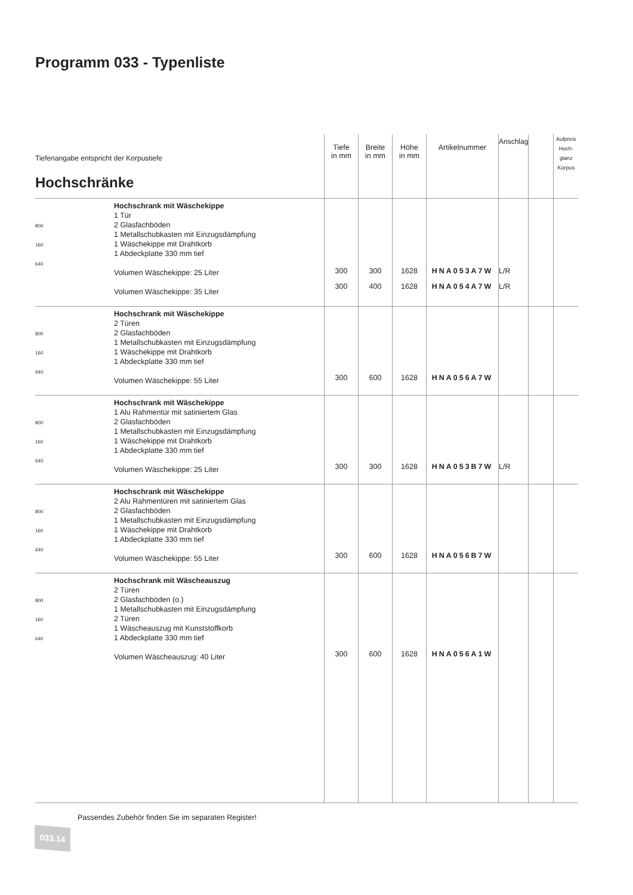Programm 033 - Typenliste
| Tiefenangabe entspricht der Korpustiefe Hochschränke | | Tiefe in mm | Breite in mm | Höhe in mm | Artikelnummer | Anschlag | | Aufpreis Hoch- glanz Korpus |
| --- | --- | --- | --- | --- | --- | --- | --- | --- |
| 800 160 640 | Hochschrank mit Wäschekippe 1 Tür 2 Glasfachböden 1 Metallschubkasten mit Einzugsdämpfung 1 Wäschekippe mit Drahtkorb 1 Abdeckplatte 330 mm tief Volumen Wäschekippe: 25 Liter Volumen Wäschekippe: 35 Liter | 300 300 | 300 400 | 1628 1628 | HNA053A7W HNA054A7W | L/R L/R | | |
| 800 160 640 | Hochschrank mit Wäschekippe 2 Türen 2 Glasfachböden 1 Metallschubkasten mit Einzugsdämpfung 1 Wäschekippe mit Drahtkorb 1 Abdeckplatte 330 mm tief Volumen Wäschekippe: 55 Liter | 300 | 600 | 1628 | HNA056A7W | | | |
| 800 160 640 | Hochschrank mit Wäschekippe 1 Alu Rahmentür mit satiniertem Glas 2 Glasfachböden 1 Metallschubkasten mit Einzugsdämpfung 1 Wäschekippe mit Drahtkorb 1 Abdeckplatte 330 mm tief Volumen Wäschekippe: 25 Liter | 300 | 300 | 1628 | HNA053B7W | L/R | | |
| 800 160 640 | Hochschrank mit Wäschekippe 2 Alu Rahmentüren mit satiniertem Glas 2 Glasfachböden 1 Metallschubkasten mit Einzugsdämpfung 1 Wäschekippe mit Drahtkorb 1 Abdeckplatte 330 mm tief Volumen Wäschekippe: 55 Liter | 300 | 600 | 1628 | HNA056B7W | | | |
| 800 160 640 | Hochschrank mit Wäscheauszug 2 Türen 2 Glasfachböden (o.) 1 Metallschubkasten mit Einzugsdämpfung 2 Türen 1 Wäscheauszug mit Kunststoffkorb 1 Abdeckplatte 330 mm tief Volumen Wäscheauszug: 40 Liter | 300 | 600 | 1628 | HNA056A1W | | | |
Passendes Zubehör finden Sie im separaten Register!
033.14